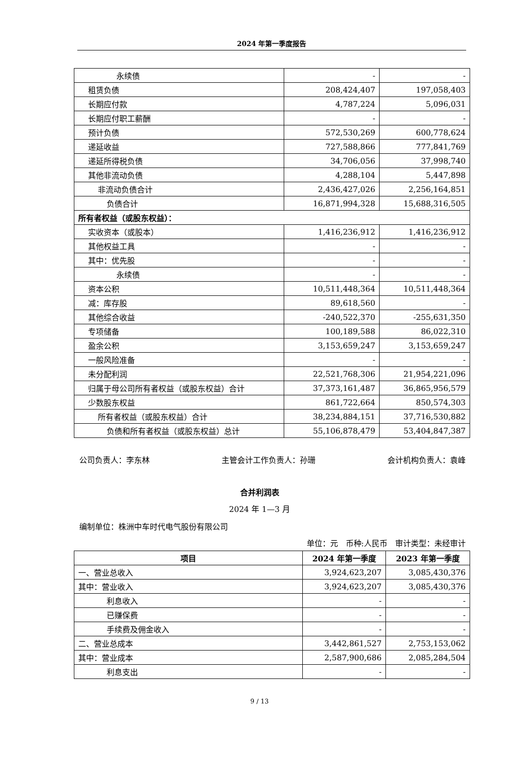2024 年第一季度报告
| 永续债 | - | - |
| 租赁负债 | 208,424,407 | 197,058,403 |
| 长期应付款 | 4,787,224 | 5,096,031 |
| 长期应付职工薪酬 | - | - |
| 预计负债 | 572,530,269 | 600,778,624 |
| 递延收益 | 727,588,866 | 777,841,769 |
| 递延所得税负债 | 34,706,056 | 37,998,740 |
| 其他非流动负债 | 4,288,104 | 5,447,898 |
| 非流动负债合计 | 2,436,427,026 | 2,256,164,851 |
| 负债合计 | 16,871,994,328 | 15,688,316,505 |
| 所有者权益（或股东权益）： | | |
| 实收资本（或股本） | 1,416,236,912 | 1,416,236,912 |
| 其他权益工具 | - | - |
| 其中：优先股 | - | - |
| 永续债 | - | - |
| 资本公积 | 10,511,448,364 | 10,511,448,364 |
| 减：库存股 | 89,618,560 | - |
| 其他综合收益 | -240,522,370 | -255,631,350 |
| 专项储备 | 100,189,588 | 86,022,310 |
| 盈余公积 | 3,153,659,247 | 3,153,659,247 |
| 一般风险准备 | - | - |
| 未分配利润 | 22,521,768,306 | 21,954,221,096 |
| 归属于母公司所有者权益（或股东权益）合计 | 37,373,161,487 | 36,865,956,579 |
| 少数股东权益 | 861,722,664 | 850,574,303 |
| 所有者权益（或股东权益）合计 | 38,234,884,151 | 37,716,530,882 |
| 负债和所有者权益（或股东权益）总计 | 55,106,878,479 | 53,404,847,387 |
公司负责人：李东林 主管会计工作负责人：孙珊 会计机构负责人：袁峰
合并利润表
2024 年 1—3 月
编制单位：株洲中车时代电气股份有限公司
单位：元　币种:人民币　审计类型：未经审计
| 项目 | 2024 年第一季度 | 2023 年第一季度 |
| --- | --- | --- |
| 一、营业总收入 | 3,924,623,207 | 3,085,430,376 |
| 其中：营业收入 | 3,924,623,207 | 3,085,430,376 |
| 利息收入 | - | - |
| 已赚保费 | - | - |
| 手续费及佣金收入 | - | - |
| 二、营业总成本 | 3,442,861,527 | 2,753,153,062 |
| 其中：营业成本 | 2,587,900,686 | 2,085,284,504 |
| 利息支出 | - | - |
9 / 13